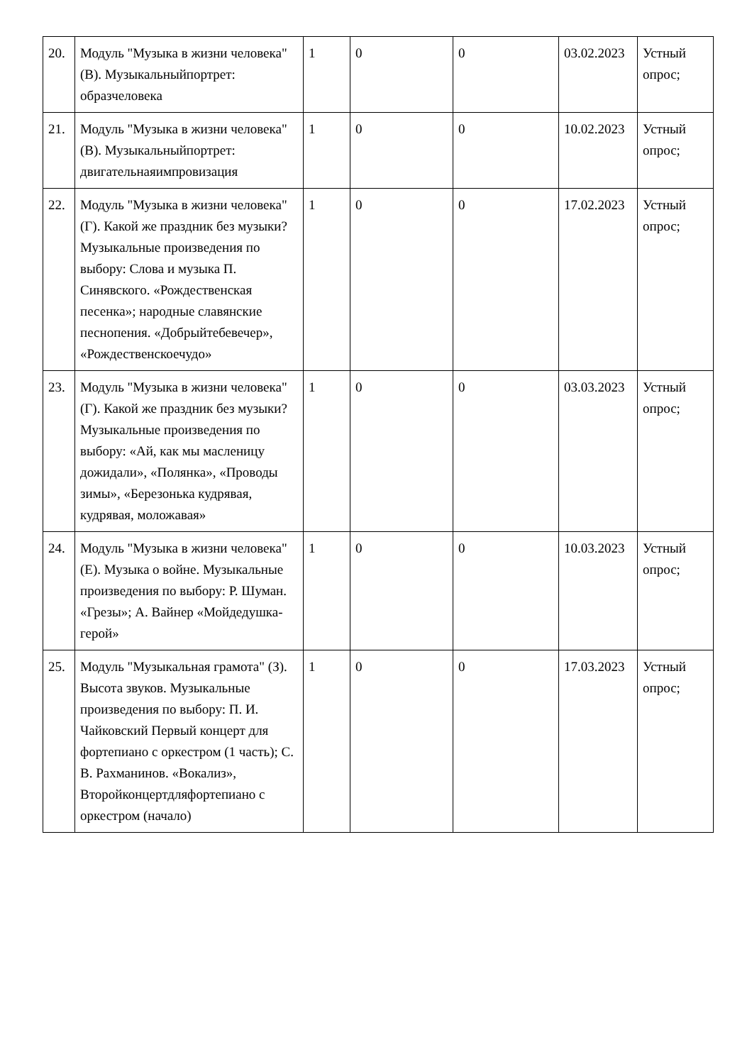| 20. | Модуль "Музыка в жизни человека" (В). Музыкальныйпортрет: образчеловека | 1 | 0 | 0 | 03.02.2023 | Устный опрос; |
| 21. | Модуль "Музыка в жизни человека" (В). Музыкальныйпортрет: двигательнаяимпровизация | 1 | 0 | 0 | 10.02.2023 | Устный опрос; |
| 22. | Модуль "Музыка в жизни человека" (Г). Какой же праздник без музыки? Музыкальные произведения по выбору: Слова и музыка П. Синявского. «Рождественская песенка»; народные славянские песнопения. «Добрыйтебевечер», «Рождественскоечудо» | 1 | 0 | 0 | 17.02.2023 | Устный опрос; |
| 23. | Модуль "Музыка в жизни человека" (Г). Какой же праздник без музыки? Музыкальные произведения по выбору: «Ай, как мы масленицу дожидали», «Полянка», «Проводы зимы», «Березонька кудрявая, кудрявая, моложавая» | 1 | 0 | 0 | 03.03.2023 | Устный опрос; |
| 24. | Модуль "Музыка в жизни человека" (Е). Музыка о войне. Музыкальные произведения по выбору: Р. Шуман. «Грезы»; А. Вайнер «Мойдедушка-герой» | 1 | 0 | 0 | 10.03.2023 | Устный опрос; |
| 25. | Модуль "Музыкальная грамота" (З). Высота звуков. Музыкальные произведения по выбору: П. И. Чайковский Первый концерт для фортепиано с оркестром (1 часть); С. В. Рахманинов. «Вокализ», Второйконцертдляфортепиано с оркестром (начало) | 1 | 0 | 0 | 17.03.2023 | Устный опрос; |